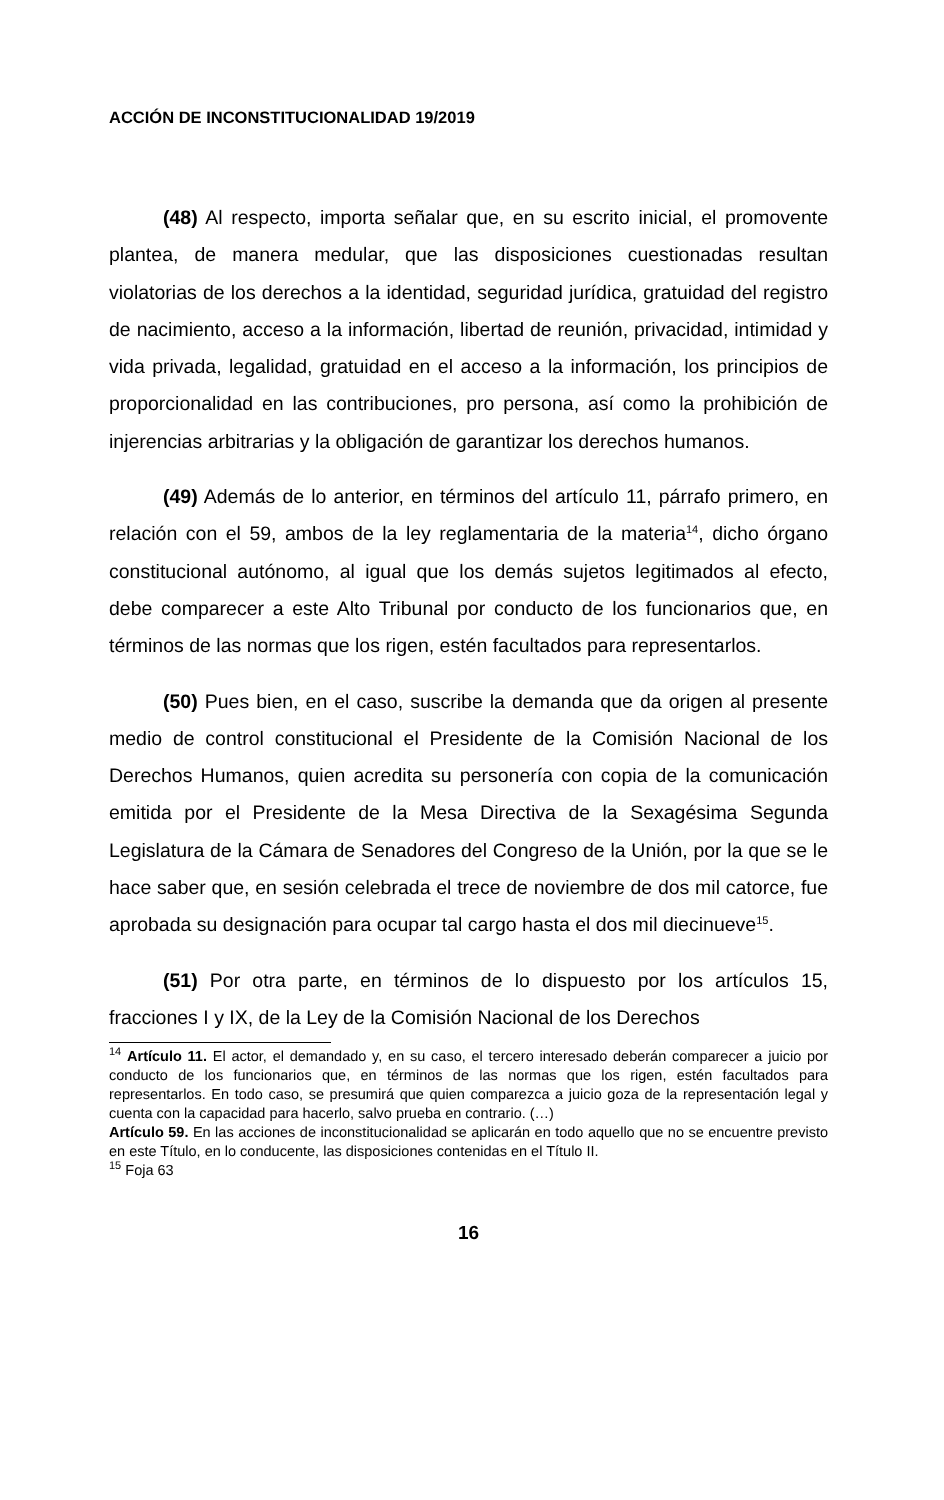ACCIÓN DE INCONSTITUCIONALIDAD 19/2019
(48) Al respecto, importa señalar que, en su escrito inicial, el promovente plantea, de manera medular, que las disposiciones cuestionadas resultan violatorias de los derechos a la identidad, seguridad jurídica, gratuidad del registro de nacimiento, acceso a la información, libertad de reunión, privacidad, intimidad y vida privada, legalidad, gratuidad en el acceso a la información, los principios de proporcionalidad en las contribuciones, pro persona, así como la prohibición de injerencias arbitrarias y la obligación de garantizar los derechos humanos.
(49) Además de lo anterior, en términos del artículo 11, párrafo primero, en relación con el 59, ambos de la ley reglamentaria de la materia<sup>14</sup>, dicho órgano constitucional autónomo, al igual que los demás sujetos legitimados al efecto, debe comparecer a este Alto Tribunal por conducto de los funcionarios que, en términos de las normas que los rigen, estén facultados para representarlos.
(50) Pues bien, en el caso, suscribe la demanda que da origen al presente medio de control constitucional el Presidente de la Comisión Nacional de los Derechos Humanos, quien acredita su personería con copia de la comunicación emitida por el Presidente de la Mesa Directiva de la Sexagésima Segunda Legislatura de la Cámara de Senadores del Congreso de la Unión, por la que se le hace saber que, en sesión celebrada el trece de noviembre de dos mil catorce, fue aprobada su designación para ocupar tal cargo hasta el dos mil diecinueve<sup>15</sup>.
(51) Por otra parte, en términos de lo dispuesto por los artículos 15, fracciones I y IX, de la Ley de la Comisión Nacional de los Derechos
<sup>14</sup> Artículo 11. El actor, el demandado y, en su caso, el tercero interesado deberán comparecer a juicio por conducto de los funcionarios que, en términos de las normas que los rigen, estén facultados para representarlos. En todo caso, se presumirá que quien comparezca a juicio goza de la representación legal y cuenta con la capacidad para hacerlo, salvo prueba en contrario. (…)
Artículo 59. En las acciones de inconstitucionalidad se aplicarán en todo aquello que no se encuentre previsto en este Título, en lo conducente, las disposiciones contenidas en el Título II.
<sup>15</sup> Foja 63
16